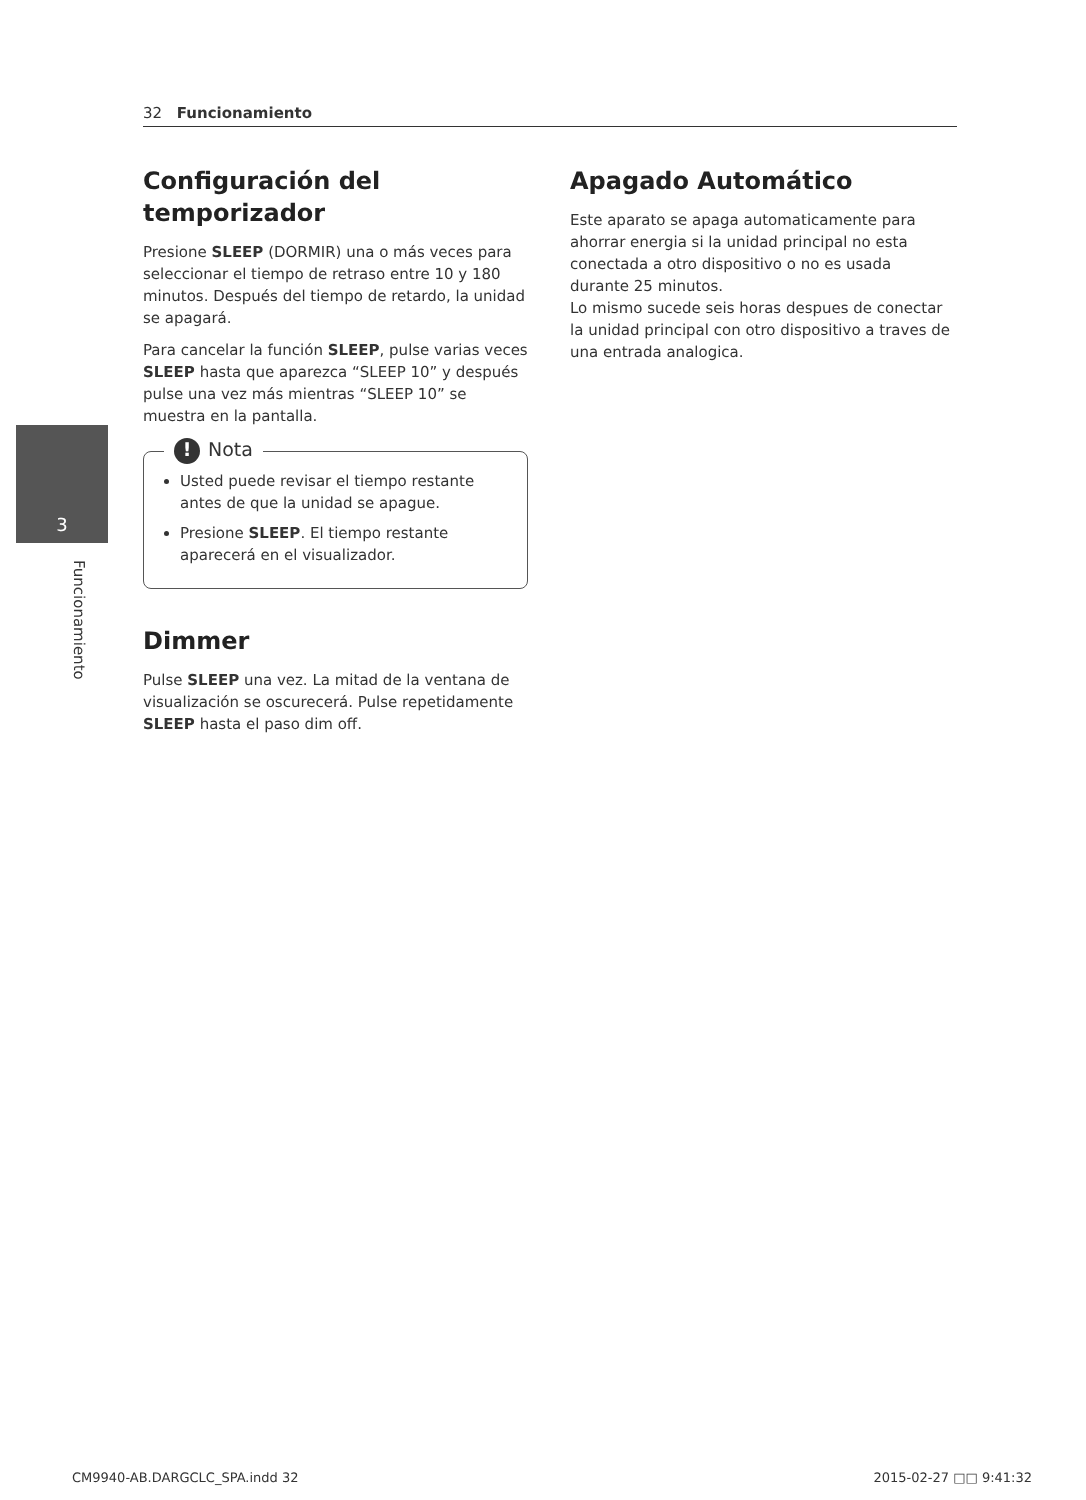32 Funcionamiento
3
Funcionamiento
Configuración del temporizador
Presione SLEEP (DORMIR) una o más veces para seleccionar el tiempo de retraso entre 10 y 180 minutos. Después del tiempo de retardo, la unidad se apagará.
Para cancelar la función SLEEP, pulse varias veces SLEEP hasta que aparezca “SLEEP 10” y después pulse una vez más mientras “SLEEP 10” se muestra en la pantalla.
! Nota
Usted puede revisar el tiempo restante antes de que la unidad se apague.
Presione SLEEP. El tiempo restante aparecerá en el visualizador.
Dimmer
Pulse SLEEP una vez. La mitad de la ventana de visualización se oscurecerá. Pulse repetidamente SLEEP hasta el paso dim off.
Apagado Automático
Este aparato se apaga automaticamente para ahorrar energia si la unidad principal no esta conectada a otro dispositivo o no es usada durante 25 minutos.
Lo mismo sucede seis horas despues de conectar la unidad principal con otro dispositivo a traves de una entrada analogica.
CM9940-AB.DARGCLC_SPA.indd 32 2015-02-27 □□ 9:41:32